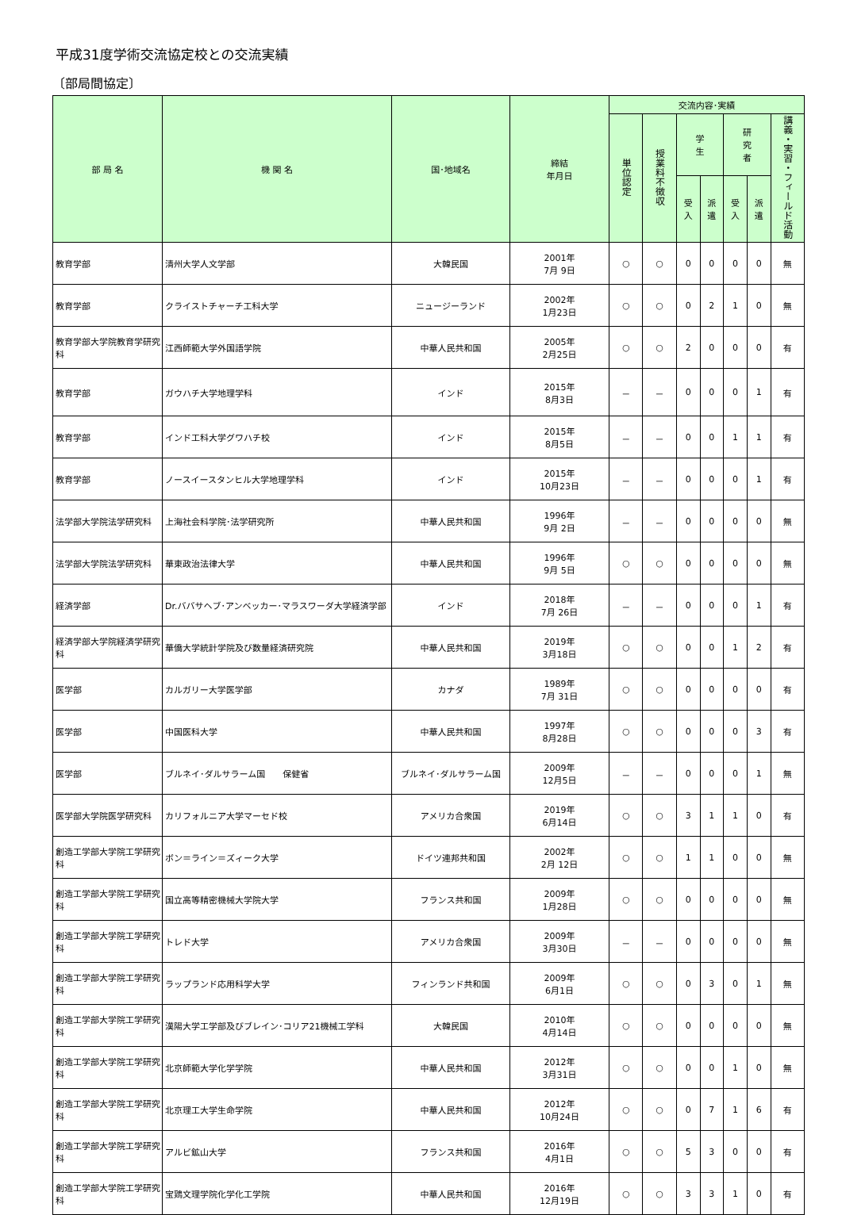平成31度学術交流協定校との交流実績
〔部局間協定〕
| 部 局 名 | 機 関 名 | 国･地域名 | 締結 年月日 | 交流内容･実績 | | | | | | |
| --- | --- | --- | --- | --- | --- | --- | --- | --- | --- | --- |
| | | | | 単位認定 | 授業料不徴収 | 学 生 | | 研 究 者 | | 講義・実習・フィールド活動 |
| | | | | | | 受 入 | 派 遣 | 受 入 | 派 遣 | |
| 教育学部 | 清州大学人文学部 | 大韓民国 | 2001年 7月 9日 | ○ | ○ | 0 | 0 | 0 | 0 | 無 |
| 教育学部 | クライストチャーチ工科大学 | ニュージーランド | 2002年 1月23日 | ○ | ○ | 0 | 2 | 1 | 0 | 無 |
| 教育学部大学院教育学研究科 | 江西師範大学外国語学院 | 中華人民共和国 | 2005年 2月25日 | ○ | ○ | 2 | 0 | 0 | 0 | 有 |
| 教育学部 | ガウハチ大学地理学科 | インド | 2015年 8月3日 | － | － | 0 | 0 | 0 | 1 | 有 |
| 教育学部 | インド工科大学グワハチ校 | インド | 2015年 8月5日 | － | － | 0 | 0 | 1 | 1 | 有 |
| 教育学部 | ノースイースタンヒル大学地理学科 | インド | 2015年 10月23日 | － | － | 0 | 0 | 0 | 1 | 有 |
| 法学部大学院法学研究科 | 上海社会科学院･法学研究所 | 中華人民共和国 | 1996年 9月 2日 | － | － | 0 | 0 | 0 | 0 | 無 |
| 法学部大学院法学研究科 | 華東政治法律大学 | 中華人民共和国 | 1996年 9月 5日 | ○ | ○ | 0 | 0 | 0 | 0 | 無 |
| 経済学部 | Dr.ババサヘブ･アンベッカー･マラスワーダ大学経済学部 | インド | 2018年 7月 26日 | － | － | 0 | 0 | 0 | 1 | 有 |
| 経済学部大学院経済学研究科 | 華僑大学統計学院及び数量経済研究院 | 中華人民共和国 | 2019年 3月18日 | ○ | ○ | 0 | 0 | 1 | 2 | 有 |
| 医学部 | カルガリー大学医学部 | カナダ | 1989年 7月 31日 | ○ | ○ | 0 | 0 | 0 | 0 | 有 |
| 医学部 | 中国医科大学 | 中華人民共和国 | 1997年 8月28日 | ○ | ○ | 0 | 0 | 0 | 3 | 有 |
| 医学部 | ブルネイ･ダルサラーム国 保健省 | ブルネイ･ダルサラーム国 | 2009年 12月5日 | － | － | 0 | 0 | 0 | 1 | 無 |
| 医学部大学院医学研究科 | カリフォルニア大学マーセド校 | アメリカ合衆国 | 2019年 6月14日 | ○ | ○ | 3 | 1 | 1 | 0 | 有 |
| 創造工学部大学院工学研究科 | ボン＝ライン＝ズィーク大学 | ドイツ連邦共和国 | 2002年 2月 12日 | ○ | ○ | 1 | 1 | 0 | 0 | 無 |
| 創造工学部大学院工学研究科 | 国立高等精密機械大学院大学 | フランス共和国 | 2009年 1月28日 | ○ | ○ | 0 | 0 | 0 | 0 | 無 |
| 創造工学部大学院工学研究科 | トレド大学 | アメリカ合衆国 | 2009年 3月30日 | － | － | 0 | 0 | 0 | 0 | 無 |
| 創造工学部大学院工学研究科 | ラップランド応用科学大学 | フィンランド共和国 | 2009年 6月1日 | ○ | ○ | 0 | 3 | 0 | 1 | 無 |
| 創造工学部大学院工学研究科 | 漢陽大学工学部及びブレイン･コリア21機械工学科 | 大韓民国 | 2010年 4月14日 | ○ | ○ | 0 | 0 | 0 | 0 | 無 |
| 創造工学部大学院工学研究科 | 北京師範大学化学学院 | 中華人民共和国 | 2012年 3月31日 | ○ | ○ | 0 | 0 | 1 | 0 | 無 |
| 創造工学部大学院工学研究科 | 北京理工大学生命学院 | 中華人民共和国 | 2012年 10月24日 | ○ | ○ | 0 | 7 | 1 | 6 | 有 |
| 創造工学部大学院工学研究科 | アルビ鉱山大学 | フランス共和国 | 2016年 4月1日 | ○ | ○ | 5 | 3 | 0 | 0 | 有 |
| 創造工学部大学院工学研究科 | 宝鶏文理学院化学化工学院 | 中華人民共和国 | 2016年 12月19日 | ○ | ○ | 3 | 3 | 1 | 0 | 有 |